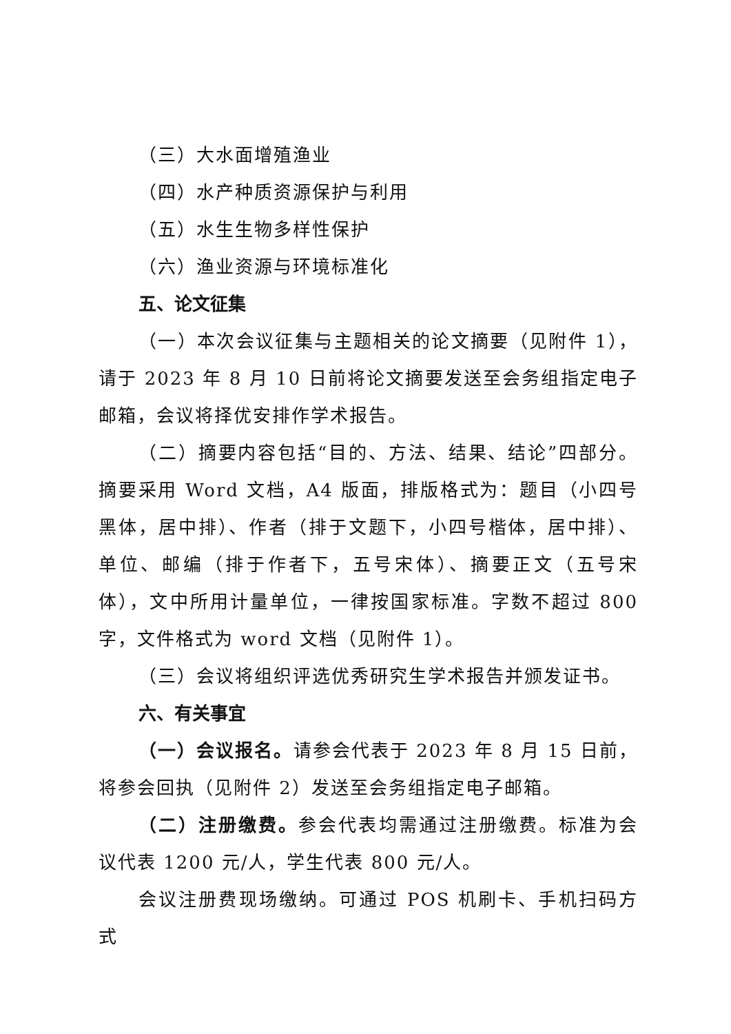（三）大水面增殖渔业
（四）水产种质资源保护与利用
（五）水生生物多样性保护
（六）渔业资源与环境标准化
五、论文征集
（一）本次会议征集与主题相关的论文摘要（见附件 1），请于 2023 年 8 月 10 日前将论文摘要发送至会务组指定电子邮箱，会议将择优安排作学术报告。
（二）摘要内容包括“目的、方法、结果、结论”四部分。摘要采用 Word 文档，A4 版面，排版格式为：题目（小四号黑体，居中排）、作者（排于文题下，小四号楷体，居中排）、单位、邮编（排于作者下，五号宋体）、摘要正文（五号宋体），文中所用计量单位，一律按国家标准。字数不超过 800 字，文件格式为 word 文档（见附件 1）。
（三）会议将组织评选优秀研究生学术报告并颁发证书。
六、有关事宜
（一）会议报名。请参会代表于 2023 年 8 月 15 日前，将参会回执（见附件 2）发送至会务组指定电子邮箱。
（二）注册缴费。参会代表均需通过注册缴费。标准为会议代表 1200 元/人，学生代表 800 元/人。
会议注册费现场缴纳。可通过 POS 机刷卡、手机扫码方式